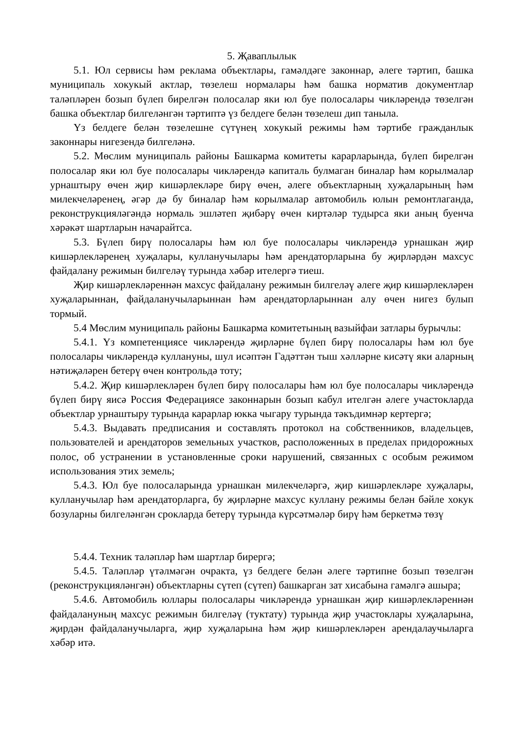5. Җаваплылык
5.1. Юл сервисы һәм реклама объектлары, гамәлдәге законнар, әлеге тәртип, башка муниципаль хокукый актлар, төзелеш нормалары һәм башка норматив документлар таләпләрен бозып бүлеп бирелгән полосалар яки юл буе полосалары чикләрендә төзелгән башка объектлар билгеләнгән тәртиптә үз белдеге белән төзелеш дип танылa.
Үз белдеге белән төзелешне сүтүнең хокукый режимы һәм тәртибе гражданлык законнары нигезендә билгеләнә.
5.2. Мөслим муниципаль районы Башкарма комитеты карарларында, бүлеп бирелгән полосалар яки юл буе полосалары чикләрендә капиталь булмаган биналар һәм корылмалар урнаштыру өчен җир кишәрлекләре бирү өчен, әлеге объектларның хуҗаларының һәм милекчеләренең, әгәр дә бу биналар һәм корылмалар автомобиль юлын ремонтлаганда, реконструкцияләгәндә нормаль эшләтеп җибәрү өчен киртәләр тудырса яки аның буенча хәрәкәт шартларын начарайтса.
5.3. Бүлеп бирү полосалары һәм юл буе полосалары чикләрендә урнашкан җир кишәрлекләренең хуҗалары, кулланучылары һәм арендаторларына бу җирләрдән махсус файдалану режимын билгеләү турында хәбәр ителергә тиеш.
Җир кишәрлекләреннән махсус файдалану режимын билгеләү әлеге җир кишәрлекләрен хуҗаларыннан, файдаланучыларыннан һәм арендаторларыннан алу өчен нигез булып тормый.
5.4 Мөслим муниципаль районы Башкарма комитетының вазыйфаи затлары бурычлы:
5.4.1. Үз компетенциясе чикләрендә җирләрне бүлеп бирү полосалары һәм юл буе полосалары чикләрендә куллануны, шул исәптән Гадәттән тыш хәлләрне кисәтү яки аларның нәтиҗәләрен бетерү өчен контрольдә тоту;
5.4.2. Җир кишәрлекләрен бүлеп бирү полосалары һәм юл буе полосалары чикләрендә бүлеп бирү яисә Россия Федерациясе законнарын бозып кабул ителгән әлеге участокларда объектлар урнаштыру турында карарлар юкка чыгару турында тәкъдимнәр кертергә;
5.4.3. Выдавать предписания и составлять протокол на собственников, владельцев, пользователей и арендаторов земельных участков, расположенных в пределах придорожных полос, об устранении в установленные сроки нарушений, связанных с особым режимом использования этих земель;
5.4.3. Юл буе полосаларында урнашкан милекчеләргә, җир кишәрлекләре хуҗалары, кулланучылар һәм арендаторларга, бу җирләрне махсус куллану режимы белән бәйле хокук бозуларны билгеләнгән срокларда бетерү турында күрсәтмәләр бирү һәм беркетмә төзү
5.4.4. Техник таләпләр һәм шартлар бирергә;
5.4.5. Таләпләр үтәлмәгән очракта, үз белдеге белән әлеге тәртипне бозып төзелгән (реконструкцияләнгән) объектларны сүтеп (сүтеп) башкарган зат хисабына гамәлгә ашыра;
5.4.6. Автомобиль юллары полосалары чикләрендә урнашкан җир кишәрлекләреннән файдалануның махсус режимын билгеләү (туктату) турында җир участоклары хуҗаларына, җирдән файдаланучыларга, җир хуҗаларына һәм җир кишәрлекләрен арендалаучыларга хәбәр итә.